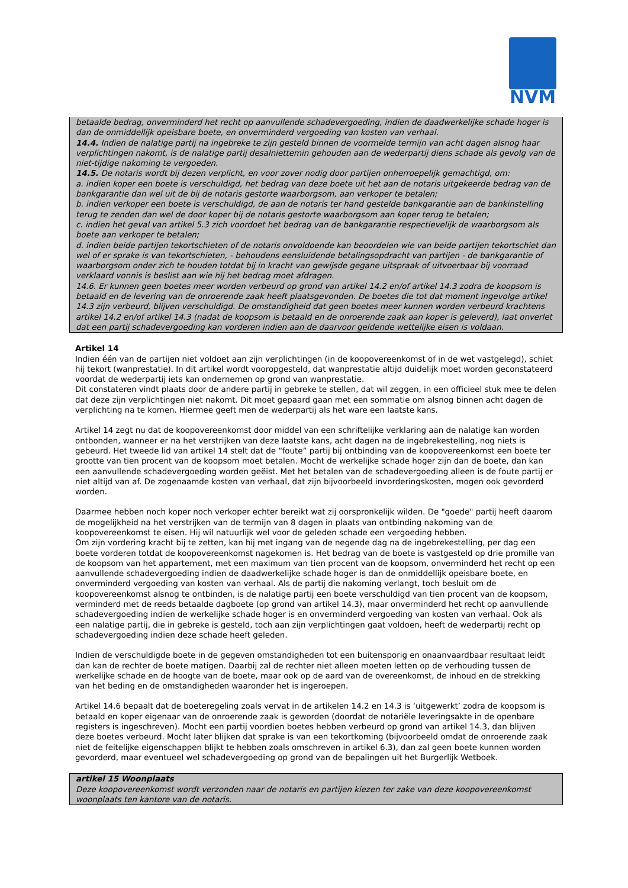NVM
betaalde bedrag, onverminderd het recht op aanvullende schadevergoeding, indien de daadwerkelijke schade hoger is dan de onmiddellijk opeisbare boete, en onverminderd vergoeding van kosten van verhaal.
14.4. Indien de nalatige partij na ingebreke te zijn gesteld binnen de voormelde termijn van acht dagen alsnog haar verplichtingen nakomt, is de nalatige partij desalniettemin gehouden aan de wederpartij diens schade als gevolg van de niet-tijdige nakoming te vergoeden.
14.5. De notaris wordt bij dezen verplicht, en voor zover nodig door partijen onherroepelijk gemachtigd, om:
a. indien koper een boete is verschuldigd, het bedrag van deze boete uit het aan de notaris uitgekeerde bedrag van de bankgarantie dan wel uit de bij de notaris gestorte waarborgsom, aan verkoper te betalen;
b. indien verkoper een boete is verschuldigd, de aan de notaris ter hand gestelde bankgarantie aan de bankinstelling terug te zenden dan wel de door koper bij de notaris gestorte waarborgsom aan koper terug te betalen;
c. indien het geval van artikel 5.3 zich voordoet het bedrag van de bankgarantie respectievelijk de waarborgsom als boete aan verkoper te betalen;
d. indien beide partijen tekortschieten of de notaris onvoldoende kan beoordelen wie van beide partijen tekortschiet dan wel of er sprake is van tekortschieten, - behoudens eensluidende betalingsopdracht van partijen - de bankgarantie of waarborgsom onder zich te houden totdat bij in kracht van gewijsde gegane uitspraak of uitvoerbaar bij voorraad verklaard vonnis is beslist aan wie hij het bedrag moet afdragen.
14.6. Er kunnen geen boetes meer worden verbeurd op grond van artikel 14.2 en/of artikel 14.3 zodra de koopsom is betaald en de levering van de onroerende zaak heeft plaatsgevonden. De boetes die tot dat moment ingevolge artikel 14.3 zijn verbeurd, blijven verschuldigd. De omstandigheid dat geen boetes meer kunnen worden verbeurd krachtens artikel 14.2 en/of artikel 14.3 (nadat de koopsom is betaald en de onroerende zaak aan koper is geleverd), laat onverlet dat een partij schadevergoeding kan vorderen indien aan de daarvoor geldende wettelijke eisen is voldaan.
Artikel 14
Indien één van de partijen niet voldoet aan zijn verplichtingen (in de koopovereenkomst of in de wet vastgelegd), schiet hij tekort (wanprestatie). In dit artikel wordt vooropgesteld, dat wanprestatie altijd duidelijk moet worden geconstateerd voordat de wederpartij iets kan ondernemen op grond van wanprestatie.
Dit constateren vindt plaats door de andere partij in gebreke te stellen, dat wil zeggen, in een officieel stuk mee te delen dat deze zijn verplichtingen niet nakomt. Dit moet gepaard gaan met een sommatie om alsnog binnen acht dagen de verplichting na te komen. Hiermee geeft men de wederpartij als het ware een laatste kans.
Artikel 14 zegt nu dat de koopovereenkomst door middel van een schriftelijke verklaring aan de nalatige kan worden ontbonden, wanneer er na het verstrijken van deze laatste kans, acht dagen na de ingebrekestelling, nog niets is gebeurd. Het tweede lid van artikel 14 stelt dat de “foute” partij bij ontbinding van de koopovereenkomst een boete ter grootte van tien procent van de koopsom moet betalen. Mocht de werkelijke schade hoger zijn dan de boete, dan kan een aanvullende schadevergoeding worden geëist. Met het betalen van de schadevergoeding alleen is de foute partij er niet altijd van af. De zogenaamde kosten van verhaal, dat zijn bijvoorbeeld invorderingskosten, mogen ook gevorderd worden.
Daarmee hebben noch koper noch verkoper echter bereikt wat zij oorspronkelijk wilden. De "goede" partij heeft daarom de mogelijkheid na het verstrijken van de termijn van 8 dagen in plaats van ontbinding nakoming van de koopovereenkomst te eisen. Hij wil natuurlijk wel voor de geleden schade een vergoeding hebben.
Om zijn vordering kracht bij te zetten, kan hij met ingang van de negende dag na de ingebrekestelling, per dag een boete vorderen totdat de koopovereenkomst nagekomen is. Het bedrag van de boete is vastgesteld op drie promille van de koopsom van het appartement, met een maximum van tien procent van de koopsom, onverminderd het recht op een aanvullende schadevergoeding indien de daadwerkelijke schade hoger is dan de onmiddellijk opeisbare boete, en onverminderd vergoeding van kosten van verhaal. Als de partij die nakoming verlangt, toch besluit om de koopovereenkomst alsnog te ontbinden, is de nalatige partij een boete verschuldigd van tien procent van de koopsom, verminderd met de reeds betaalde dagboete (op grond van artikel 14.3), maar onverminderd het recht op aanvullende schadevergoeding indien de werkelijke schade hoger is en onverminderd vergoeding van kosten van verhaal. Ook als een nalatige partij, die in gebreke is gesteld, toch aan zijn verplichtingen gaat voldoen, heeft de wederpartij recht op schadevergoeding indien deze schade heeft geleden.
Indien de verschuldigde boete in de gegeven omstandigheden tot een buitensporig en onaanvaardbaar resultaat leidt dan kan de rechter de boete matigen. Daarbij zal de rechter niet alleen moeten letten op de verhouding tussen de werkelijke schade en de hoogte van de boete, maar ook op de aard van de overeenkomst, de inhoud en de strekking van het beding en de omstandigheden waaronder het is ingeroepen.
Artikel 14.6 bepaalt dat de boeteregeling zoals vervat in de artikelen 14.2 en 14.3 is ‘uitgewerkt’ zodra de koopsom is betaald en koper eigenaar van de onroerende zaak is geworden (doordat de notariële leveringsakte in de openbare registers is ingeschreven). Mocht een partij voordien boetes hebben verbeurd op grond van artikel 14.3, dan blijven deze boetes verbeurd. Mocht later blijken dat sprake is van een tekortkoming (bijvoorbeeld omdat de onroerende zaak niet de feitelijke eigenschappen blijkt te hebben zoals omschreven in artikel 6.3), dan zal geen boete kunnen worden gevorderd, maar eventueel wel schadevergoeding op grond van de bepalingen uit het Burgerlijk Wetboek.
artikel 15 Woonplaats
Deze koopovereenkomst wordt verzonden naar de notaris en partijen kiezen ter zake van deze koopovereenkomst woonplaats ten kantore van de notaris.